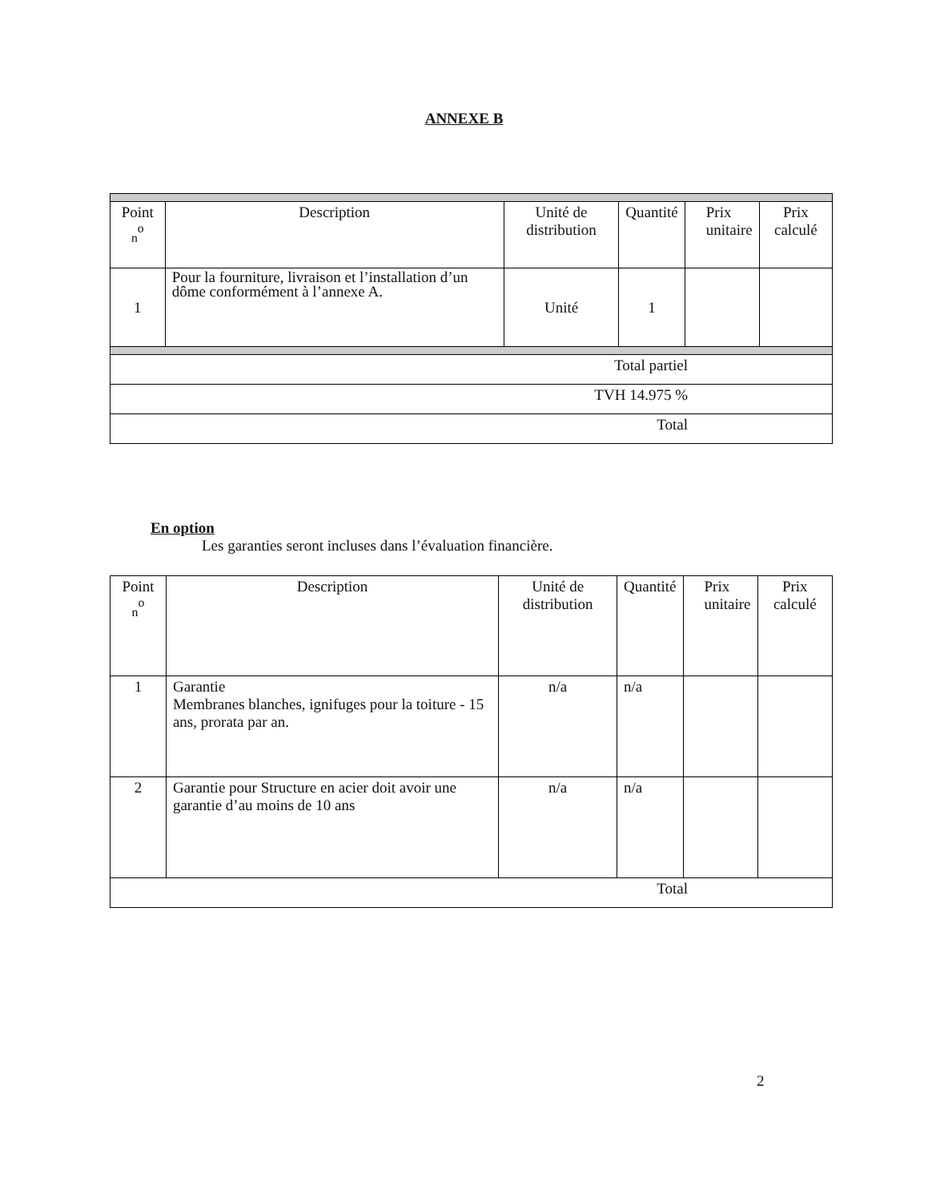ANNEXE B
| Point <sub>n</sub><sup>o</sup> | Description | Unité de distribution | Quantité | Prix unitaire | Prix calculé |
| --- | --- | --- | --- | --- | --- |
| 1 | Pour la fourniture, livraison et l’installation d’un dôme conformément à l’annexe A. | Unité | 1 | | |
| Total partiel | | | | | |
| TVH 14.975 % | | | | | |
| Total | | | | | |
En option
Les garanties seront incluses dans l’évaluation financière.
| Point <sub>n</sub><sup>o</sup> | Description | Unité de distribution | Quantité | Prix unitaire | Prix calculé |
| --- | --- | --- | --- | --- | --- |
| 1 | Garantie Membranes blanches, ignifuges pour la toiture - 15 ans, prorata par an. | n/a | n/a | | |
| 2 | Garantie pour Structure en acier doit avoir une garantie d’au moins de 10 ans | n/a | n/a | | |
| Total | | | | | |
2